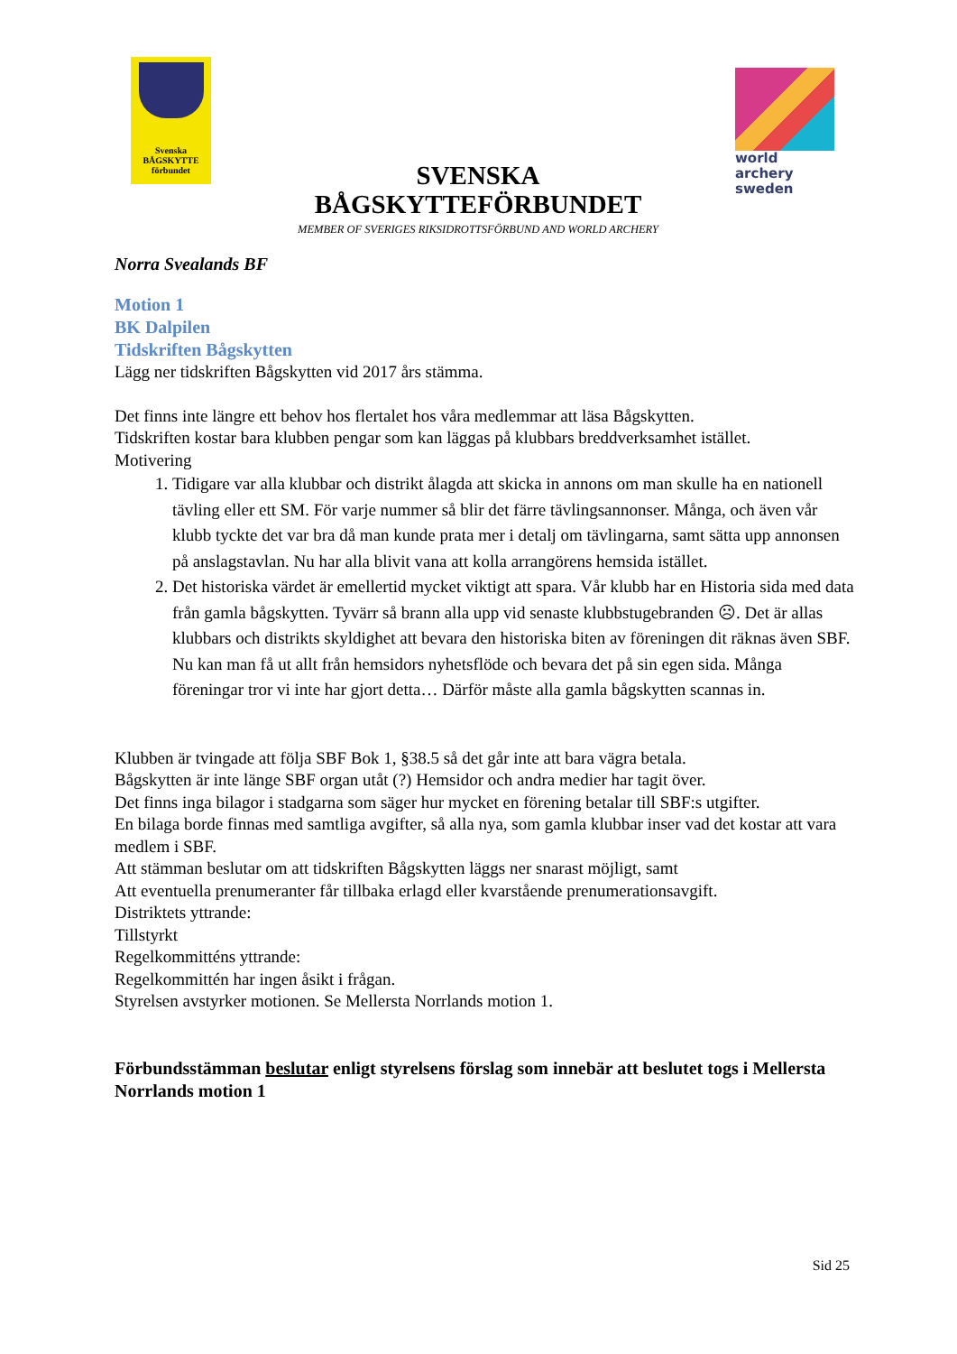Svenska
BÅGSKYTTE
förbundet
SVENSKA BÅGSKYTTEFÖRBUNDET
MEMBER OF SVERIGES RIKSIDROTTSFÖRBUND AND WORLD ARCHERY
world archery
sweden
Norra Svealands BF
Motion 1
BK Dalpilen
Tidskriften Bågskytten
Lägg ner tidskriften Bågskytten vid 2017 års stämma.
Det finns inte längre ett behov hos flertalet hos våra medlemmar att läsa Bågskytten.
Tidskriften kostar bara klubben pengar som kan läggas på klubbars breddverksamhet istället.
Motivering
1. Tidigare var alla klubbar och distrikt ålagda att skicka in annons om man skulle ha en nationell tävling eller ett SM. För varje nummer så blir det färre tävlingsannonser. Många, och även vår klubb tyckte det var bra då man kunde prata mer i detalj om tävlingarna, samt sätta upp annonsen på anslagstavlan. Nu har alla blivit vana att kolla arrangörens hemsida istället.
2. Det historiska värdet är emellertid mycket viktigt att spara. Vår klubb har en Historia sida med data från gamla bågskytten. Tyvärr så brann alla upp vid senaste klubbstugebranden ☹. Det är allas klubbars och distrikts skyldighet att bevara den historiska biten av föreningen dit räknas även SBF. Nu kan man få ut allt från hemsidors nyhetsflöde och bevara det på sin egen sida. Många föreningar tror vi inte har gjort detta… Därför måste alla gamla bågskytten scannas in.
Klubben är tvingade att följa SBF Bok 1, §38.5 så det går inte att bara vägra betala.
Bågskytten är inte länge SBF organ utåt (?) Hemsidor och andra medier har tagit över.
Det finns inga bilagor i stadgarna som säger hur mycket en förening betalar till SBF:s utgifter.
En bilaga borde finnas med samtliga avgifter, så alla nya, som gamla klubbar inser vad det kostar att vara medlem i SBF.
Att stämman beslutar om att tidskriften Bågskytten läggs ner snarast möjligt, samt
Att eventuella prenumeranter får tillbaka erlagd eller kvarstående prenumerationsavgift.
Distriktets yttrande:
Tillstyrkt
Regelkommitténs yttrande:
Regelkommittén har ingen åsikt i frågan.
Styrelsen avstyrker motionen. Se Mellersta Norrlands motion 1.
Förbundsstämman beslutar enligt styrelsens förslag som innebär att beslutet togs i Mellersta Norrlands motion 1
Sid 25